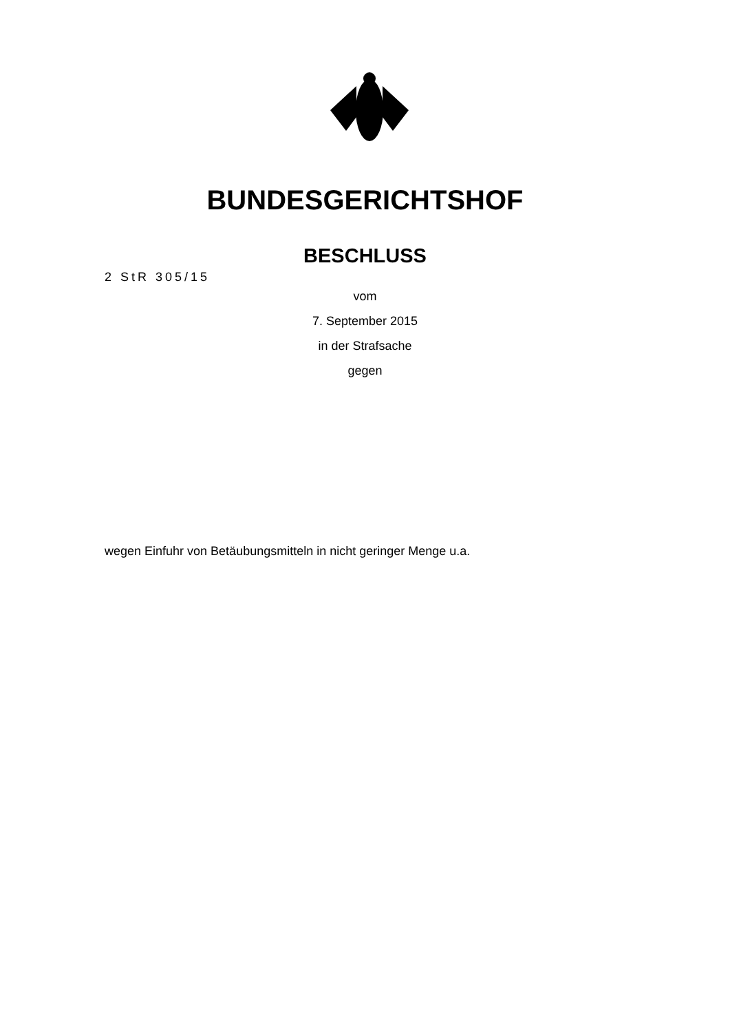BUNDESGERICHTSHOF
BESCHLUSS
2 StR 305/15
vom
7. September 2015
in der Strafsache
gegen
wegen Einfuhr von Betäubungsmitteln in nicht geringer Menge u.a.